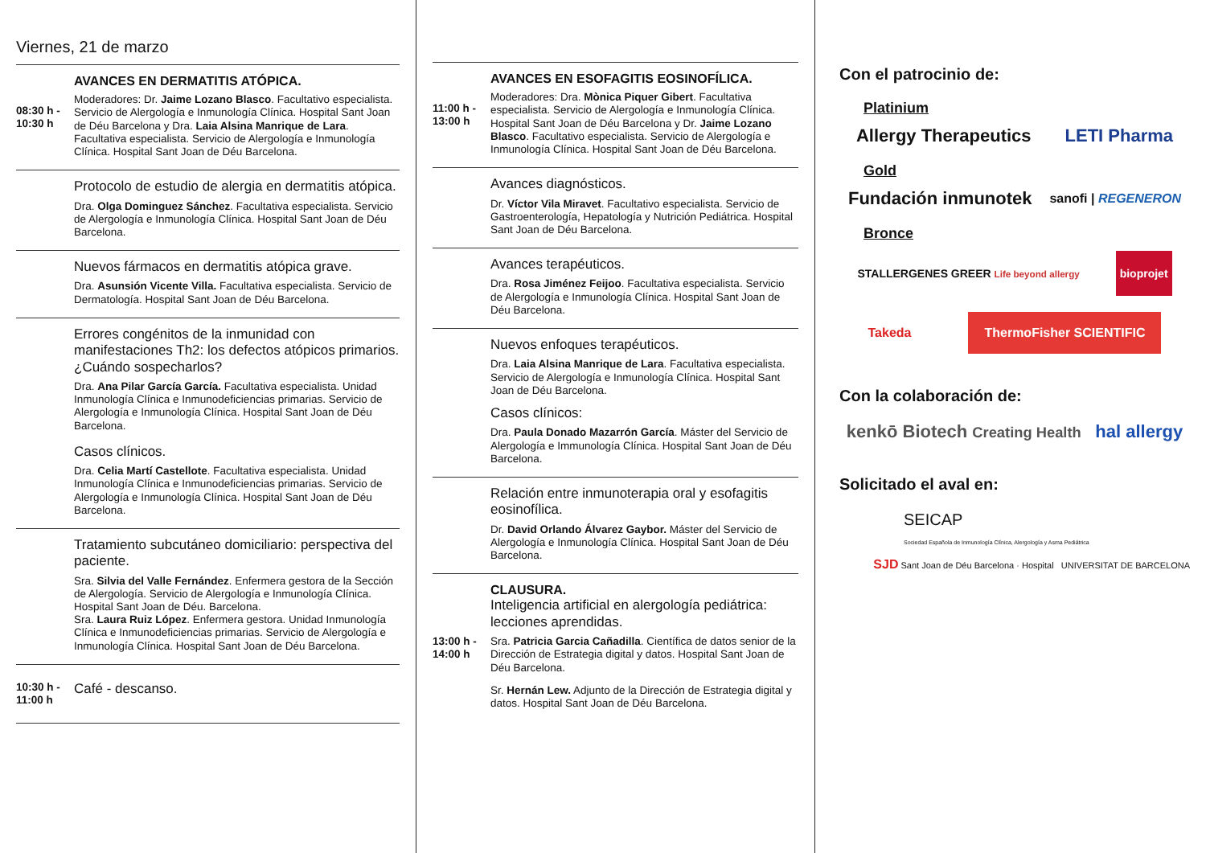Viernes, 21 de marzo
08:30 h - 10:30 h
AVANCES EN DERMATITIS ATÓPICA.
Moderadores: Dr. Jaime Lozano Blasco. Facultativo especialista. Servicio de Alergología e Inmunología Clínica. Hospital Sant Joan de Déu Barcelona y Dra. Laia Alsina Manrique de Lara. Facultativa especialista. Servicio de Alergología e Inmunología Clínica. Hospital Sant Joan de Déu Barcelona.
Protocolo de estudio de alergia en dermatitis atópica.
Dra. Olga Dominguez Sánchez. Facultativa especialista. Servicio de Alergología e Inmunología Clínica. Hospital Sant Joan de Déu Barcelona.
Nuevos fármacos en dermatitis atópica grave.
Dra. Asunsión Vicente Villa. Facultativa especialista. Servicio de Dermatología. Hospital Sant Joan de Déu Barcelona.
Errores congénitos de la inmunidad con manifestaciones Th2: los defectos atópicos primarios. ¿Cuándo sospecharlos?
Dra. Ana Pilar García García. Facultativa especialista. Unidad Inmunología Clínica e Inmunodeficiencias primarias. Servicio de Alergología e Inmunología Clínica. Hospital Sant Joan de Déu Barcelona.
Casos clínicos.
Dra. Celia Martí Castellote. Facultativa especialista. Unidad Inmunología Clínica e Inmunodeficiencias primarias. Servicio de Alergología e Inmunología Clínica. Hospital Sant Joan de Déu Barcelona.
Tratamiento subcutáneo domiciliario: perspectiva del paciente.
Sra. Silvia del Valle Fernández. Enfermera gestora de la Sección de Alergología. Servicio de Alergología e Inmunología Clínica. Hospital Sant Joan de Déu. Barcelona.
Sra. Laura Ruiz López. Enfermera gestora. Unidad Inmunología Clínica e Inmunodeficiencias primarias. Servicio de Alergología e Inmunología Clínica. Hospital Sant Joan de Déu Barcelona.
10:30 h - 11:00 h
Café - descanso.
11:00 h - 13:00 h
AVANCES EN ESOFAGITIS EOSINOFÍLICA.
Moderadores: Dra. Mònica Piquer Gibert. Facultativa especialista. Servicio de Alergología e Inmunología Clínica. Hospital Sant Joan de Déu Barcelona y Dr. Jaime Lozano Blasco. Facultativo especialista. Servicio de Alergología e Inmunología Clínica. Hospital Sant Joan de Déu Barcelona.
Avances diagnósticos.
Dr. Víctor Vila Miravet. Facultativo especialista. Servicio de Gastroenterología, Hepatología y Nutrición Pediátrica. Hospital Sant Joan de Déu Barcelona.
Avances terapéuticos.
Dra. Rosa Jiménez Feijoo. Facultativa especialista. Servicio de Alergología e Inmunología Clínica. Hospital Sant Joan de Déu Barcelona.
Nuevos enfoques terapéuticos.
Dra. Laia Alsina Manrique de Lara. Facultativa especialista. Servicio de Alergología e Inmunología Clínica. Hospital Sant Joan de Déu Barcelona.
Casos clínicos:
Dra. Paula Donado Mazarrón García. Máster del Servicio de Alergología e Immunología Clínica. Hospital Sant Joan de Déu Barcelona.
Relación entre inmunoterapia oral y esofagitis eosinofílica.
Dr. David Orlando Álvarez Gaybor. Máster del Servicio de Alergología e Inmunología Clínica. Hospital Sant Joan de Déu Barcelona.
13:00 h - 14:00 h
CLAUSURA.
Inteligencia artificial en alergología pediátrica: lecciones aprendidas.
Sra. Patricia Garcia Cañadilla. Científica de datos senior de la Dirección de Estrategia digital y datos. Hospital Sant Joan de Déu Barcelona.
Sr. Hernán Lew. Adjunto de la Dirección de Estrategia digital y datos. Hospital Sant Joan de Déu Barcelona.
Con el patrocinio de:
Platinium
Allergy Therapeutics LETI Pharma
Gold
Fundación inmunotek sanofi | REGENERON
Bronce
STALLERGENES GREER Life beyond allergy bioprojet
Takeda ThermoFisher SCIENTIFIC
Con la colaboración de:
kenkō Biotech Creating Health hal allergy
Solicitado el aval en:
SEICAP
Sociedad Española de Inmunología Clínica, Alergología y Asma Pediátrica
SJD Sant Joan de Déu Barcelona · Hospital UNIVERSITAT DE BARCELONA